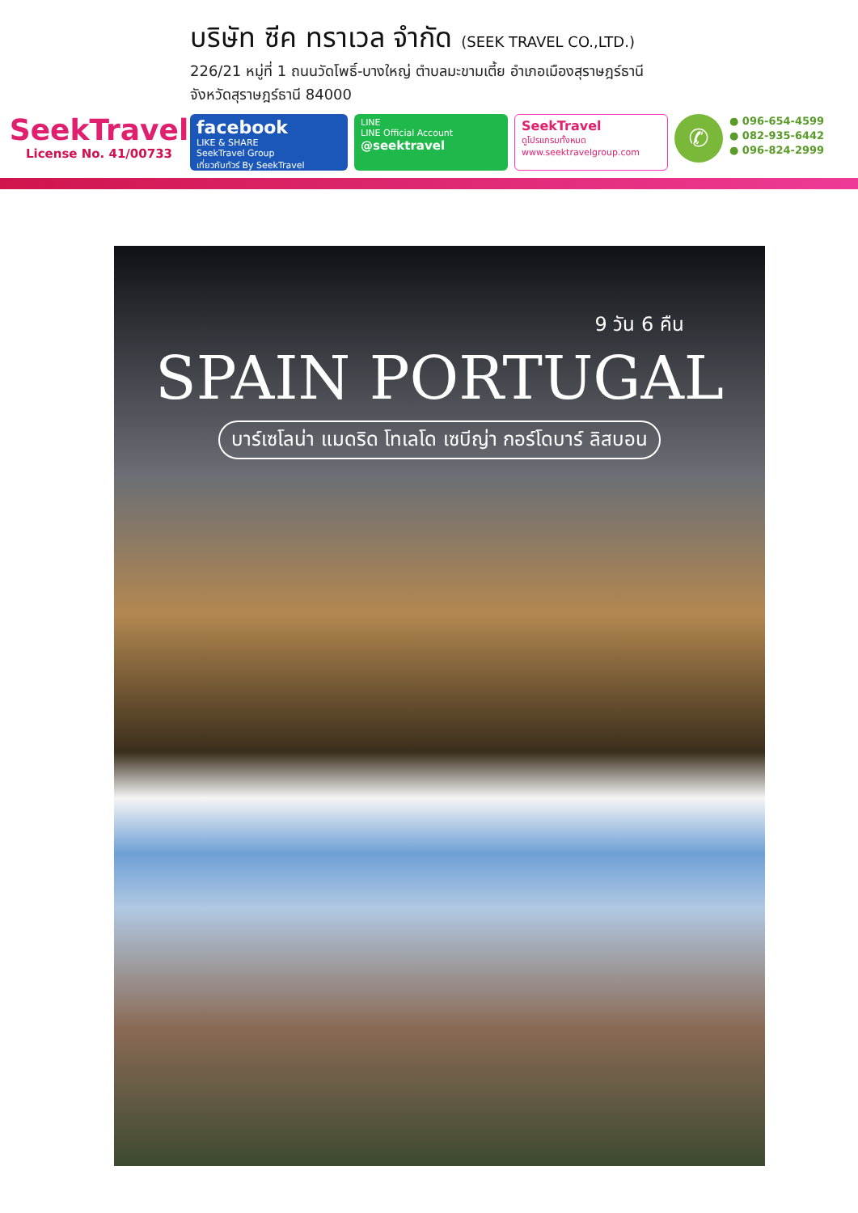SeekTravel
License No. 41/00733
บริษัท ซีค ทราเวล จำกัด (SEEK TRAVEL CO.,LTD.)
226/21 หมู่ที่ 1 ถนนวัดโพธิ์-บางใหญ่ ตำบลมะขามเตี้ย อำเภอเมืองสุราษฎร์ธานี
จังหวัดสุราษฎร์ธานี 84000
facebook
LIKE & SHARE
SeekTravel Group
เที่ยวกับทัวร์ By SeekTravel
LINE
LINE Official Account
@seektravel
SeekTravel
ดูโปรแกรมทั้งหมด
www.seektravelgroup.com
✆
● 096-654-4599
● 082-935-6442
● 096-824-2999
9 วัน 6 คืน
SPAIN PORTUGAL
บาร์เซโลน่า แมดริด โทเลโด เซบีญ่า กอร์โดบาร์ ลิสบอน